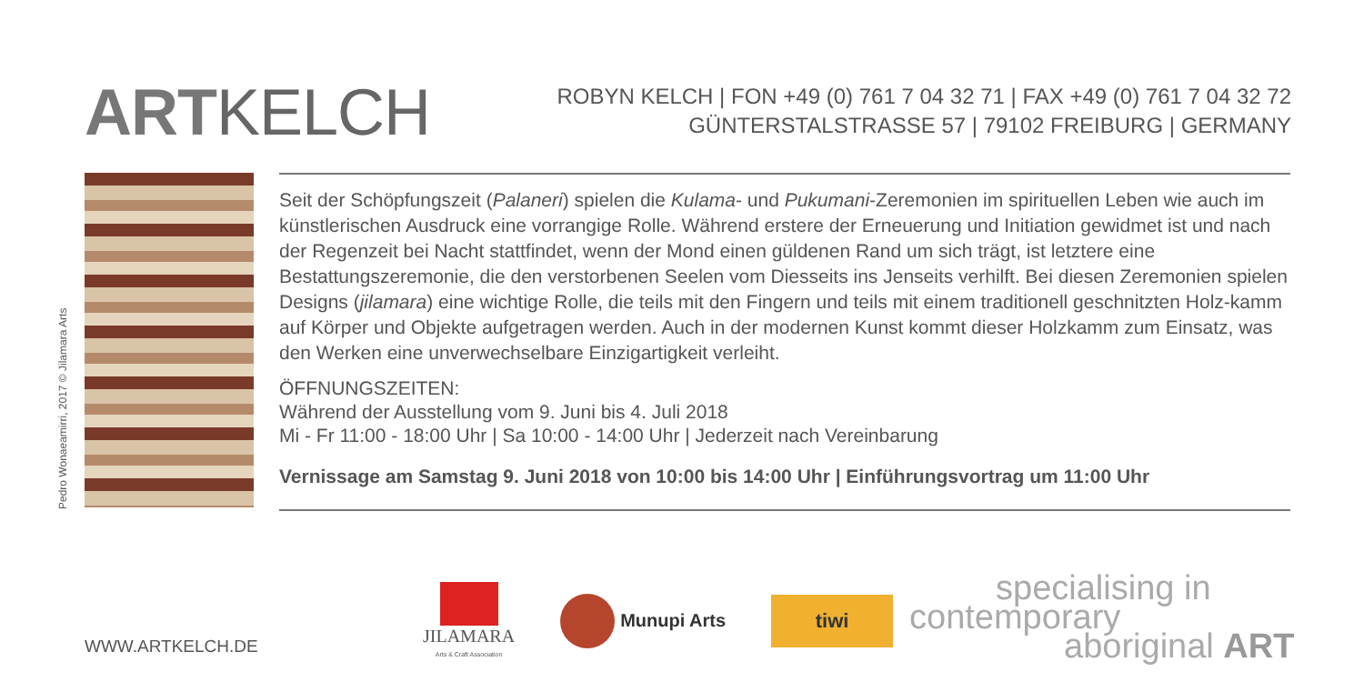ARTKELCH
ROBYN KELCH | FON +49 (0) 761 7 04 32 71 | FAX +49 (0) 761 7 04 32 72
GÜNTERSTALSTRASSE 57 | 79102 FREIBURG | GERMANY
Pedro Wonaeamirri, 2017 © Jilamara Arts
Seit der Schöpfungszeit (Palaneri) spielen die Kulama- und Pukumani-Zeremonien im spirituellen Leben wie auch im künstlerischen Ausdruck eine vorrangige Rolle. Während erstere der Erneuerung und Initiation gewidmet ist und nach der Regenzeit bei Nacht stattfindet, wenn der Mond einen güldenen Rand um sich trägt, ist letztere eine Bestattungszeremonie, die den verstorbenen Seelen vom Diesseits ins Jenseits verhilft. Bei diesen Zeremonien spielen Designs (jilamara) eine wichtige Rolle, die teils mit den Fingern und teils mit einem traditionell geschnitzten Holz-kamm auf Körper und Objekte aufgetragen werden. Auch in der modernen Kunst kommt dieser Holzkamm zum Einsatz, was den Werken eine unverwechselbare Einzigartigkeit verleiht.
ÖFFNUNGSZEITEN:
Während der Ausstellung vom 9. Juni bis 4. Juli 2018
Mi - Fr 11:00 - 18:00 Uhr | Sa 10:00 - 14:00 Uhr | Jederzeit nach Vereinbarung
Vernissage am Samstag 9. Juni 2018 von 10:00 bis 14:00 Uhr | Einführungsvortrag um 11:00 Uhr
WWW.ARTKELCH.DE
JILAMARA
Arts & Craft Association
Munupi Arts
tiwi
specialising in
contemporary
aboriginal ART